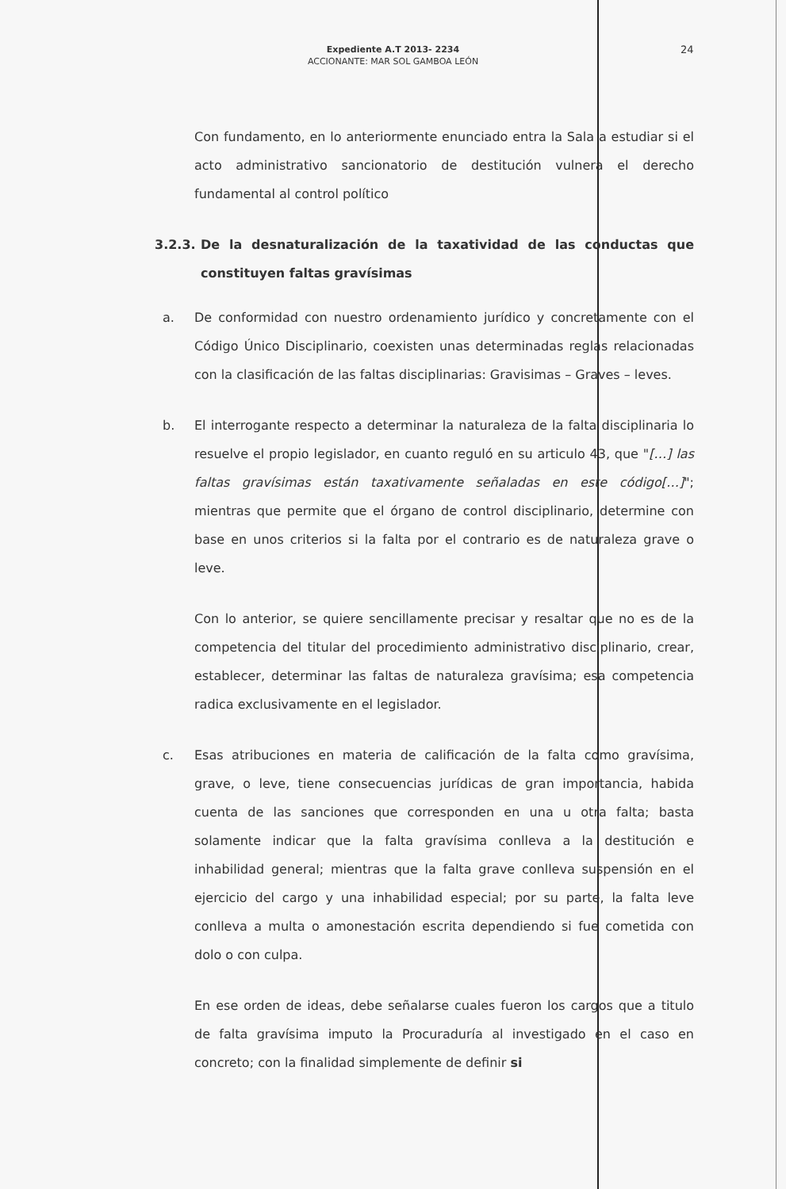Expediente A.T 2013- 2234
ACCIONANTE: MAR SOL GAMBOA LEÓN
24
Con fundamento, en lo anteriormente enunciado entra la Sala a estudiar si el acto administrativo sancionatorio de destitución vulnera el derecho fundamental al control político
3.2.3. De la desnaturalización de la taxatividad de las conductas que constituyen faltas gravísimas
a. De conformidad con nuestro ordenamiento jurídico y concretamente con el Código Único Disciplinario, coexisten unas determinadas reglas relacionadas con la clasificación de las faltas disciplinarias: Gravisimas – Graves – leves.
b. El interrogante respecto a determinar la naturaleza de la falta disciplinaria lo resuelve el propio legislador, en cuanto reguló en su articulo 43, que "[…] las faltas gravísimas están taxativamente señaladas en este código[…]"; mientras que permite que el órgano de control disciplinario, determine con base en unos criterios si la falta por el contrario es de naturaleza grave o leve.
Con lo anterior, se quiere sencillamente precisar y resaltar que no es de la competencia del titular del procedimiento administrativo disciplinario, crear, establecer, determinar las faltas de naturaleza gravísima; esa competencia radica exclusivamente en el legislador.
c. Esas atribuciones en materia de calificación de la falta como gravísima, grave, o leve, tiene consecuencias jurídicas de gran importancia, habida cuenta de las sanciones que corresponden en una u otra falta; basta solamente indicar que la falta gravísima conlleva a la destitución e inhabilidad general; mientras que la falta grave conlleva suspensión en el ejercicio del cargo y una inhabilidad especial; por su parte, la falta leve conlleva a multa o amonestación escrita dependiendo si fue cometida con dolo o con culpa.
En ese orden de ideas, debe señalarse cuales fueron los cargos que a titulo de falta gravísima imputo la Procuraduría al investigado en el caso en concreto; con la finalidad simplemente de definir si